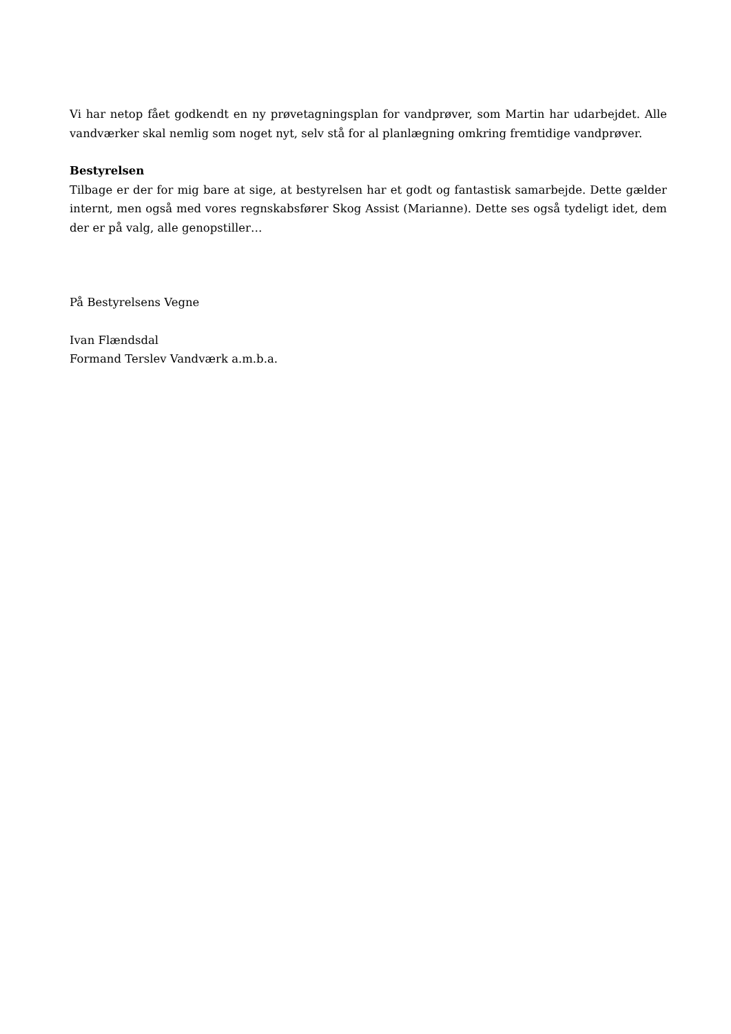Vi har netop fået godkendt en ny prøvetagningsplan for vandprøver, som Martin har udarbejdet. Alle vandværker skal nemlig som noget nyt, selv stå for al planlægning omkring fremtidige vandprøver.
Bestyrelsen
Tilbage er der for mig bare at sige, at bestyrelsen har et godt og fantastisk samarbejde. Dette gælder internt, men også med vores regnskabsfører Skog Assist (Marianne). Dette ses også tydeligt idet, dem der er på valg, alle genopstiller…
På Bestyrelsens Vegne
Ivan Flændsdal
Formand Terslev Vandværk a.m.b.a.